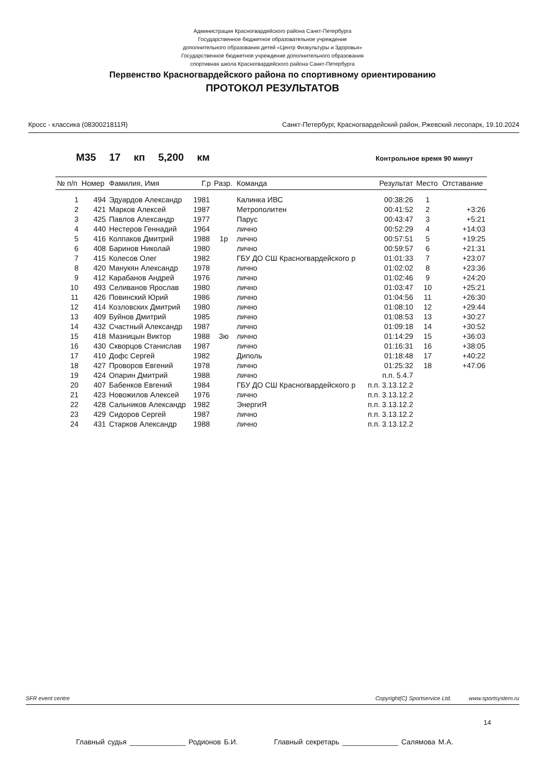Администрация Красногвардейского района Санкт-Петербурга
Государственное бюджетное образовательное учреждение
дополнительного образования детей «Центр Физкультуры и Здоровья»
Государственное бюджетное учреждение дополнительного образования
спортивная школа Красногвардейского района Санкт-Петербурга
Первенство Красногвардейского района по спортивному ориентированию
ПРОТОКОЛ РЕЗУЛЬТАТОВ
Кросс - классика (0830021811Я) Санкт-Петербург, Красногвардейский район, Ржевский лесопарк, 19.10.2024
М35 17 кп 5,200 км Контрольное время 90 минут
| № п/п | Номер | Фамилия, Имя | Г.р | Разр. | Команда | Результат | Место | Отставание |
| --- | --- | --- | --- | --- | --- | --- | --- | --- |
| 1 | 494 | Эдуардов Александр | 1981 | | Калинка ИВС | 00:38:26 | 1 | |
| 2 | 421 | Марков Алексей | 1987 | | Метрополитен | 00:41:52 | 2 | +3:26 |
| 3 | 425 | Павлов Александр | 1977 | | Парус | 00:43:47 | 3 | +5:21 |
| 4 | 440 | Нестеров Геннадий | 1964 | | лично | 00:52:29 | 4 | +14:03 |
| 5 | 416 | Колпаков Дмитрий | 1988 | 1р | лично | 00:57:51 | 5 | +19:25 |
| 6 | 408 | Баринов Николай | 1980 | | лично | 00:59:57 | 6 | +21:31 |
| 7 | 415 | Колесов Олег | 1982 | | ГБУ ДО СШ Красногвардейского р | 01:01:33 | 7 | +23:07 |
| 8 | 420 | Манукян Александр | 1978 | | лично | 01:02:02 | 8 | +23:36 |
| 9 | 412 | Карабанов Андрей | 1976 | | лично | 01:02:46 | 9 | +24:20 |
| 10 | 493 | Селиванов Ярослав | 1980 | | лично | 01:03:47 | 10 | +25:21 |
| 11 | 426 | Повинский Юрий | 1986 | | лично | 01:04:56 | 11 | +26:30 |
| 12 | 414 | Козловских Дмитрий | 1980 | | лично | 01:08:10 | 12 | +29:44 |
| 13 | 409 | Буйнов Дмитрий | 1985 | | лично | 01:08:53 | 13 | +30:27 |
| 14 | 432 | Счастный Александр | 1987 | | лично | 01:09:18 | 14 | +30:52 |
| 15 | 418 | Мазницын Виктор | 1988 | 3ю | лично | 01:14:29 | 15 | +36:03 |
| 16 | 430 | Скворцов Станислав | 1987 | | лично | 01:16:31 | 16 | +38:05 |
| 17 | 410 | Дофс Сергей | 1982 | | Диполь | 01:18:48 | 17 | +40:22 |
| 18 | 427 | Проворов Евгений | 1978 | | лично | 01:25:32 | 18 | +47:06 |
| 19 | 424 | Опарин Дмитрий | 1988 | | лично | п.п. 5.4.7 | | |
| 20 | 407 | Бабенков Евгений | 1984 | | ГБУ ДО СШ Красногвардейского р | п.п. 3.13.12.2 | | |
| 21 | 423 | Новожилов Алексей | 1976 | | лично | п.п. 3.13.12.2 | | |
| 22 | 428 | Сальников Александр | 1982 | | ЭнергиЯ | п.п. 3.13.12.2 | | |
| 23 | 429 | Сидоров Сергей | 1987 | | лично | п.п. 3.13.12.2 | | |
| 24 | 431 | Старков Александр | 1988 | | лично | п.п. 3.13.12.2 | | |
SFR event centre Copyright(C) Sportservice Ltd. www.sportsystem.ru
14
Главный судья ______________ Родионов Б.И. Главный секретарь ______________ Салямова М.А.